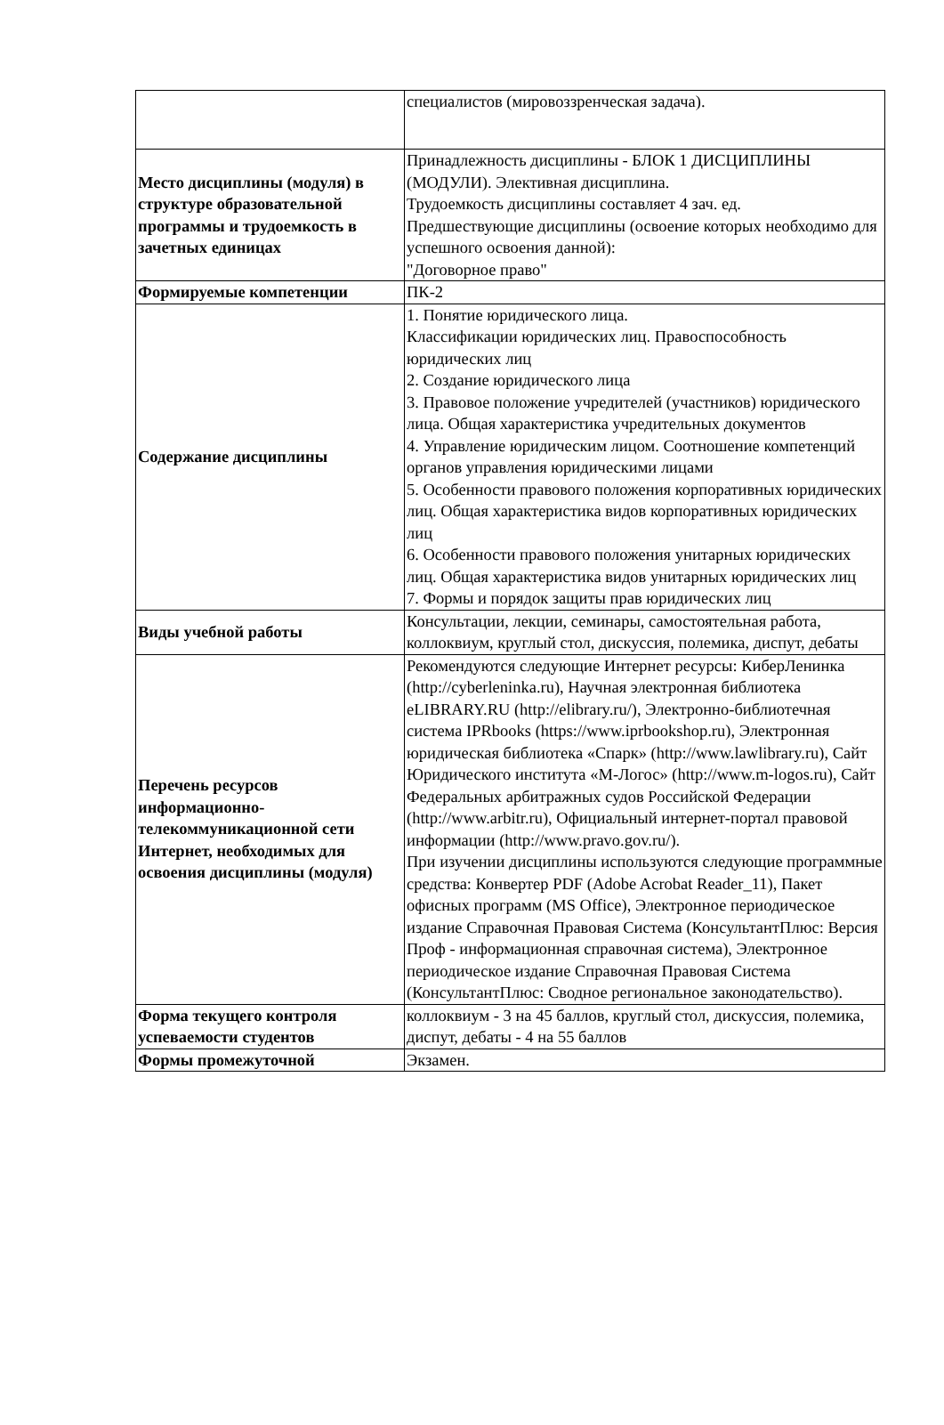| | специалистов (мировоззренческая задача). |
| Место дисциплины (модуля) в структуре образовательной программы и трудоемкость в зачетных единицах | Принадлежность дисциплины - БЛОК 1 ДИСЦИПЛИНЫ (МОДУЛИ). Элективная дисциплина. Трудоемкость дисциплины составляет 4 зач. ед. Предшествующие дисциплины (освоение которых необходимо для успешного освоения данной): "Договорное право" |
| Формируемые компетенции | ПК-2 |
| Содержание дисциплины | 1. Понятие юридического лица. Классификации юридических лиц. Правоспособность юридических лиц 2. Создание юридического лица 3. Правовое положение учредителей (участников) юридического лица. Общая характеристика учредительных документов 4. Управление юридическим лицом. Соотношение компетенций органов управления юридическими лицами 5. Особенности правового положения корпоративных юридических лиц. Общая характеристика видов корпоративных юридических лиц 6. Особенности правового положения унитарных юридических лиц. Общая характеристика видов унитарных юридических лиц 7. Формы и порядок защиты прав юридических лиц |
| Виды учебной работы | Консультации, лекции, семинары, самостоятельная работа, коллоквиум, круглый стол, дискуссия, полемика, диспут, дебаты |
| Перечень ресурсов информационно-телекоммуникационной сети Интернет, необходимых для освоения дисциплины (модуля) | Рекомендуются следующие Интернет ресурсы: КиберЛенинка (http://cyberleninka.ru), Научная электронная библиотека eLIBRARY.RU (http://elibrary.ru/), Электронно-библиотечная система IPRbooks (https://www.iprbookshop.ru), Электронная юридическая библиотека «Спарк» (http://www.lawlibrary.ru), Сайт Юридического института «М-Логос» (http://www.m-logos.ru), Сайт Федеральных арбитражных судов Российской Федерации (http://www.arbitr.ru), Официальный интернет-портал правовой информации (http://www.pravo.gov.ru/). При изучении дисциплины используются следующие программные средства: Конвертер PDF (Adobe Acrobat Reader_11), Пакет офисных программ (MS Office), Электронное периодическое издание Справочная Правовая Система (КонсультантПлюс: Версия Проф - информационная справочная система), Электронное периодическое издание Справочная Правовая Система (КонсультантПлюс: Сводное региональное законодательство). |
| Форма текущего контроля успеваемости студентов | коллоквиум - 3 на 45 баллов, круглый стол, дискуссия, полемика, диспут, дебаты - 4 на 55 баллов |
| Формы промежуточной | Экзамен. |